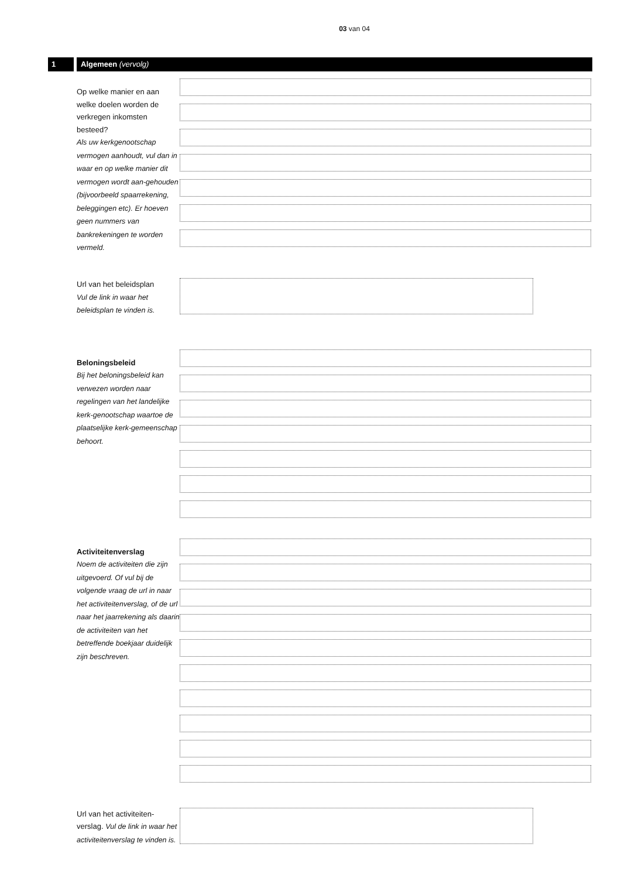03 van 04
1 Algemeen (vervolg)
Op welke manier en aan welke doelen worden de verkregen inkomsten besteed?
Als uw kerkgenootschap vermogen aanhoudt, vul dan in waar en op welke manier dit vermogen wordt aan-gehouden (bijvoorbeeld spaarrekening, beleggingen etc). Er hoeven geen nummers van bankrekeningen te worden vermeld.
Url van het beleidsplan
Vul de link in waar het beleidsplan te vinden is.
Beloningsbeleid
Bij het beloningsbeleid kan verwezen worden naar regelingen van het landelijke kerk-genootschap waartoe de plaatselijke kerk-gemeenschap behoort.
Activiteitenverslag
Noem de activiteiten die zijn uitgevoerd. Of vul bij de volgende vraag de url in naar het activiteitenverslag, of de url naar het jaarrekening als daarin de activiteiten van het betreffende boekjaar duidelijk zijn beschreven.
Url van het activiteiten-verslag. Vul de link in waar het activiteitenverslag te vinden is.